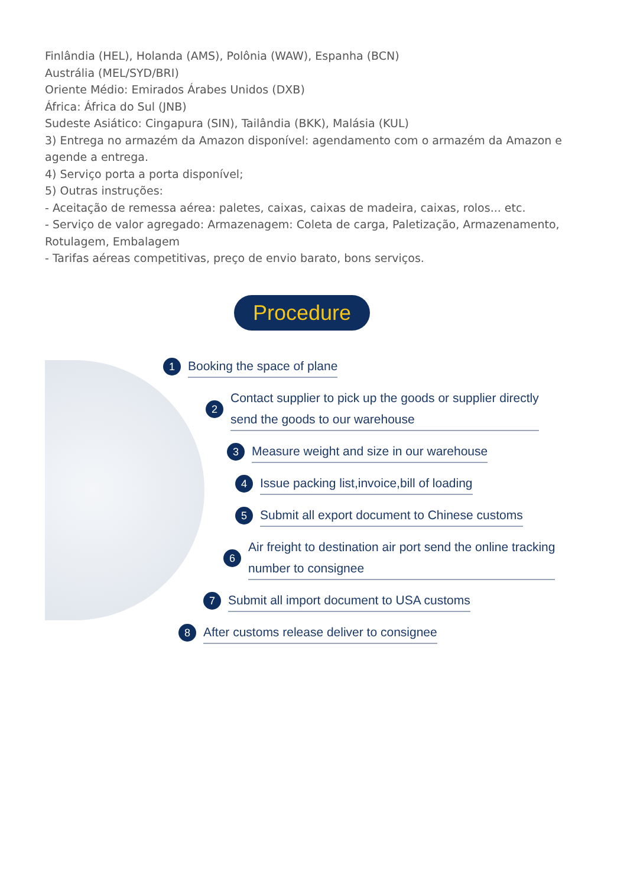Finlândia (HEL), Holanda (AMS), Polônia (WAW), Espanha (BCN)
Austrália (MEL/SYD/BRI)
Oriente Médio: Emirados Árabes Unidos (DXB)
África: África do Sul (JNB)
Sudeste Asiático: Cingapura (SIN), Tailândia (BKK), Malásia (KUL)
3) Entrega no armazém da Amazon disponível: agendamento com o armazém da Amazon e agende a entrega.
4) Serviço porta a porta disponível;
5) Outras instruções:
- Aceitação de remessa aérea: paletes, caixas, caixas de madeira, caixas, rolos... etc.
- Serviço de valor agregado: Armazenagem: Coleta de carga, Paletização, Armazenamento, Rotulagem, Embalagem
- Tarifas aéreas competitivas, preço de envio barato, bons serviços.
Procedure
1 Booking the space of plane
2 Contact supplier to pick up the goods or supplier directly
send the goods to our warehouse
3 Measure weight and size in our warehouse
4 Issue packing list,invoice,bill of loading
5 Submit all export document to Chinese customs
6 Air freight to destination air port send the online tracking
number to consignee
7 Submit all import document to USA customs
8 After customs release deliver to consignee